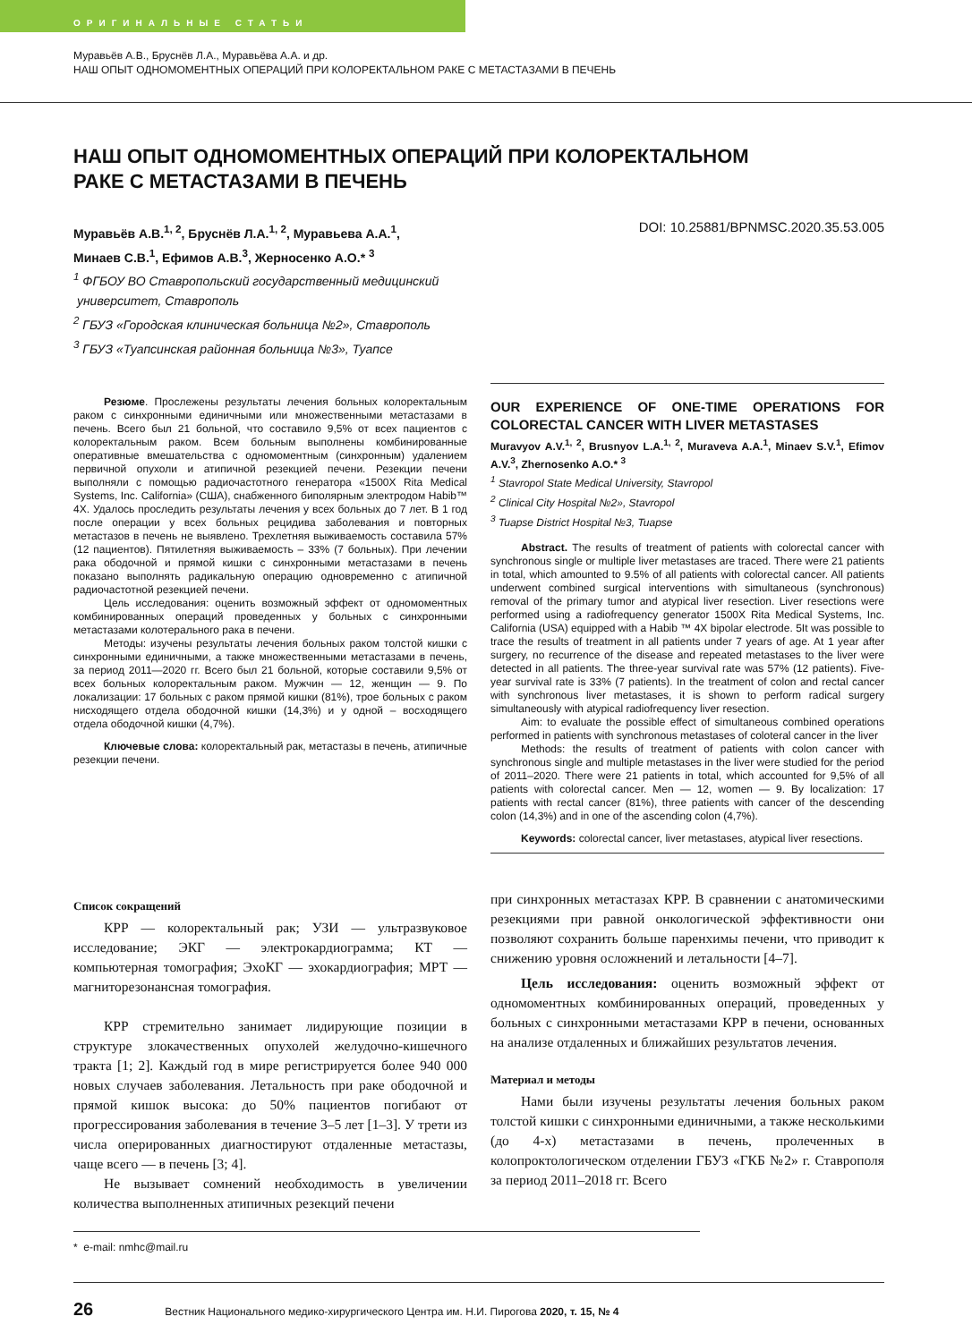ОРИГИНАЛЬНЫЕ СТАТЬИ
Муравьёв А.В., Бруснёв Л.А., Муравьёва А.А. и др.
НАШ ОПЫТ ОДНОМОМЕНТНЫХ ОПЕРАЦИЙ ПРИ КОЛОРЕКТАЛЬНОМ РАКЕ С МЕТАСТАЗАМИ В ПЕЧЕНЬ
НАШ ОПЫТ ОДНОМОМЕНТНЫХ ОПЕРАЦИЙ ПРИ КОЛОРЕКТАЛЬНОМ
РАКЕ С МЕТАСТАЗАМИ В ПЕЧЕНЬ
Муравьёв А.В.<sup>1, 2</sup>, Бруснёв Л.А.<sup>1, 2</sup>, Муравьева А.А.<sup>1</sup>,
Минаев С.В.<sup>1</sup>, Ефимов А.В.<sup>3</sup>, Жерносенко А.О.* <sup>3</sup> DOI: 10.25881/BPNMSC.2020.35.53.005
<sup>1</sup> ФГБОУ ВО Ставропольский государственный медицинский
университет, Ставрополь
<sup>2</sup> ГБУЗ «Городская клиническая больница №2», Ставрополь
<sup>3</sup> ГБУЗ «Туапсинская районная больница №3», Туапсе
Резюме. Прослежены результаты лечения больных колоректальным раком с синхронными единичными или множественными метастазами в печень. Всего был 21 больной, что составило 9,5% от всех пациентов с колоректальным раком. Всем больным выполнены комбинированные оперативные вмешательства с одномоментным (синхронным) удалением первичной опухоли и атипичной резекцией печени. Резекции печени выполняли с помощью радиочастотного генератора «1500X Rita Medical Systems, Inc. California» (США), снабженного биполярным электродом Habib™ 4X. Удалось проследить результаты лечения у всех больных до 7 лет. В 1 год после операции у всех больных рецидива заболевания и повторных метастазов в печень не выявлено. Трехлетняя выживаемость составила 57% (12 пациентов). Пятилетняя выживаемость – 33% (7 больных). При лечении рака ободочной и прямой кишки с синхронными метастазами в печень показано выполнять радикальную операцию одновременно с атипичной радиочастотной резекцией печени.
Цель исследования: оценить возможный эффект от одномоментных комбинированных операций проведенных у больных с синхронными метастазами колотерального рака в печени.
Методы: изучены результаты лечения больных раком толстой кишки с синхронными единичными, а также множественными метастазами в печень, за период 2011—2020 гг. Всего был 21 больной, которые составили 9,5% от всех больных колоректальным раком. Мужчин — 12, женщин — 9. По локализации: 17 больных с раком прямой кишки (81%), трое больных с раком нисходящего отдела ободочной кишки (14,3%) и у одной – восходящего отдела ободочной кишки (4,7%).
Ключевые слова: колоректальный рак, метастазы в печень, атипичные резекции печени.
OUR EXPERIENCE OF ONE-TIME OPERATIONS FOR COLORECTAL CANCER WITH LIVER METASTASES
Muravyov A.V.<sup>1, 2</sup>, Brusnyov L.A.<sup>1, 2</sup>, Muraveva A.A.<sup>1</sup>, Minaev S.V.<sup>1</sup>, Efimov A.V.<sup>3</sup>, Zhernosenko A.O.* <sup>3</sup>
<sup>1</sup> Stavropol State Medical University, Stavropol
<sup>2</sup> Clinical City Hospital №2», Stavropol
<sup>3</sup> Tuapse District Hospital №3, Tuapse
Abstract. The results of treatment of patients with colorectal cancer with synchronous single or multiple liver metastases are traced. There were 21 patients in total, which amounted to 9.5% of all patients with colorectal cancer. All patients underwent combined surgical interventions with simultaneous (synchronous) removal of the primary tumor and atypical liver resection. Liver resections were performed using a radiofrequency generator 1500X Rita Medical Systems, Inc. California (USA) equipped with a Habib ™ 4X bipolar electrode. 5It was possible to trace the results of treatment in all patients under 7 years of age. At 1 year after surgery, no recurrence of the disease and repeated metastases to the liver were detected in all patients. The three-year survival rate was 57% (12 patients). Five-year survival rate is 33% (7 patients). In the treatment of colon and rectal cancer with synchronous liver metastases, it is shown to perform radical surgery simultaneously with atypical radiofrequency liver resection.
Aim: to evaluate the possible effect of simultaneous combined operations performed in patients with synchronous metastases of coloteral cancer in the liver
Methods: the results of treatment of patients with colon cancer with synchronous single and multiple metastases in the liver were studied for the period of 2011–2020. There were 21 patients in total, which accounted for 9,5% of all patients with colorectal cancer. Men — 12, women — 9. By localization: 17 patients with rectal cancer (81%), three patients with cancer of the descending colon (14,3%) and in one of the ascending colon (4,7%).
Keywords: colorectal cancer, liver metastases, atypical liver resections.
Список сокращений
КРР — колоректальный рак; УЗИ — ультразвуковое исследование; ЭКГ — электрокардиограмма; КТ — компьютерная томография; ЭхоКГ — эхокардиография; МРТ — магниторезонансная томография.
КРР стремительно занимает лидирующие позиции в структуре злокачественных опухолей желудочно-кишечного тракта [1; 2]. Каждый год в мире регистрируется более 940 000 новых случаев заболевания. Летальность при раке ободочной и прямой кишок высока: до 50% пациентов погибают от прогрессирования заболевания в течение 3–5 лет [1–3]. У трети из числа оперированных диагностируют отдаленные метастазы, чаще всего — в печень [3; 4].
Не вызывает сомнений необходимость в увеличении количества выполненных атипичных резекций печени
при синхронных метастазах КРР. В сравнении с анатомическими резекциями при равной онкологической эффективности они позволяют сохранить больше паренхимы печени, что приводит к снижению уровня осложнений и летальности [4–7].
Цель исследования: оценить возможный эффект от одномоментных комбинированных операций, проведенных у больных с синхронными метастазами КРР в печени, основанных на анализе отдаленных и ближайших результатов лечения.
Материал и методы
Нами были изучены результаты лечения больных раком толстой кишки с синхронными единичными, а также несколькими (до 4-х) метастазами в печень, пролеченных в колопроктологическом отделении ГБУЗ «ГКБ №2» г. Ставрополя за период 2011–2018 гг. Всего
* e-mail: nmhc@mail.ru
26 Вестник Национального медико-хирургического Центра им. Н.И. Пирогова 2020, т. 15, № 4